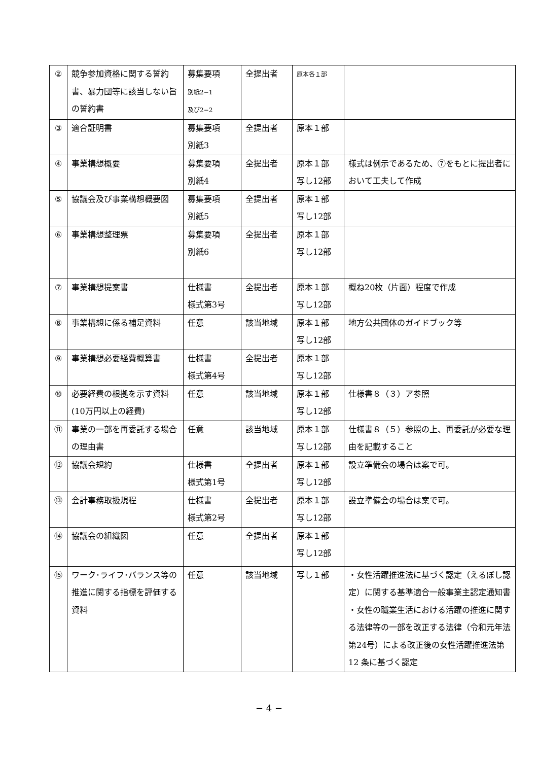| ② | 競争参加資格に関する誓約書、暴力団等に該当しない旨の誓約書 | 募集要項 別紙2−1 及び2−2 | 全提出者 | 原本各１部 | |
| ③ | 適合証明書 | 募集要項 別紙3 | 全提出者 | 原本１部 | |
| ④ | 事業構想概要 | 募集要項 別紙4 | 全提出者 | 原本１部 写し12部 | 様式は例示であるため、⑦をもとに提出者において工夫して作成 |
| ⑤ | 協議会及び事業構想概要図 | 募集要項 別紙5 | 全提出者 | 原本１部 写し12部 | |
| ⑥ | 事業構想整理票 | 募集要項 別紙6 | 全提出者 | 原本１部 写し12部 | |
| ⑦ | 事業構想提案書 | 仕様書 様式第3号 | 全提出者 | 原本１部 写し12部 | 概ね20枚（片面）程度で作成 |
| ⑧ | 事業構想に係る補足資料 | 任意 | 該当地域 | 原本１部 写し12部 | 地方公共団体のガイドブック等 |
| ⑨ | 事業構想必要経費概算書 | 仕様書 様式第4号 | 全提出者 | 原本１部 写し12部 | |
| ⑩ | 必要経費の根拠を示す資料(10万円以上の経費) | 任意 | 該当地域 | 原本１部 写し12部 | 仕様書８（３）ア参照 |
| ⑪ | 事業の一部を再委託する場合の理由書 | 任意 | 該当地域 | 原本１部 写し12部 | 仕様書８（５）参照の上、再委託が必要な理由を記載すること |
| ⑫ | 協議会規約 | 仕様書 様式第1号 | 全提出者 | 原本１部 写し12部 | 設立準備会の場合は案で可。 |
| ⑬ | 会計事務取扱規程 | 仕様書 様式第2号 | 全提出者 | 原本１部 写し12部 | 設立準備会の場合は案で可。 |
| ⑭ | 協議会の組織図 | 任意 | 全提出者 | 原本１部 写し12部 | |
| ⑮ | ワーク･ライフ･バランス等の推進に関する指標を評価する資料 | 任意 | 該当地域 | 写し１部 | ・女性活躍推進法に基づく認定（えるぼし認定）に関する基準適合一般事業主認定通知書 ・女性の職業生活における活躍の推進に関する法律等の一部を改正する法律（令和元年法第24号）による改正後の女性活躍推進法第 12 条に基づく認定 |
− 4 −